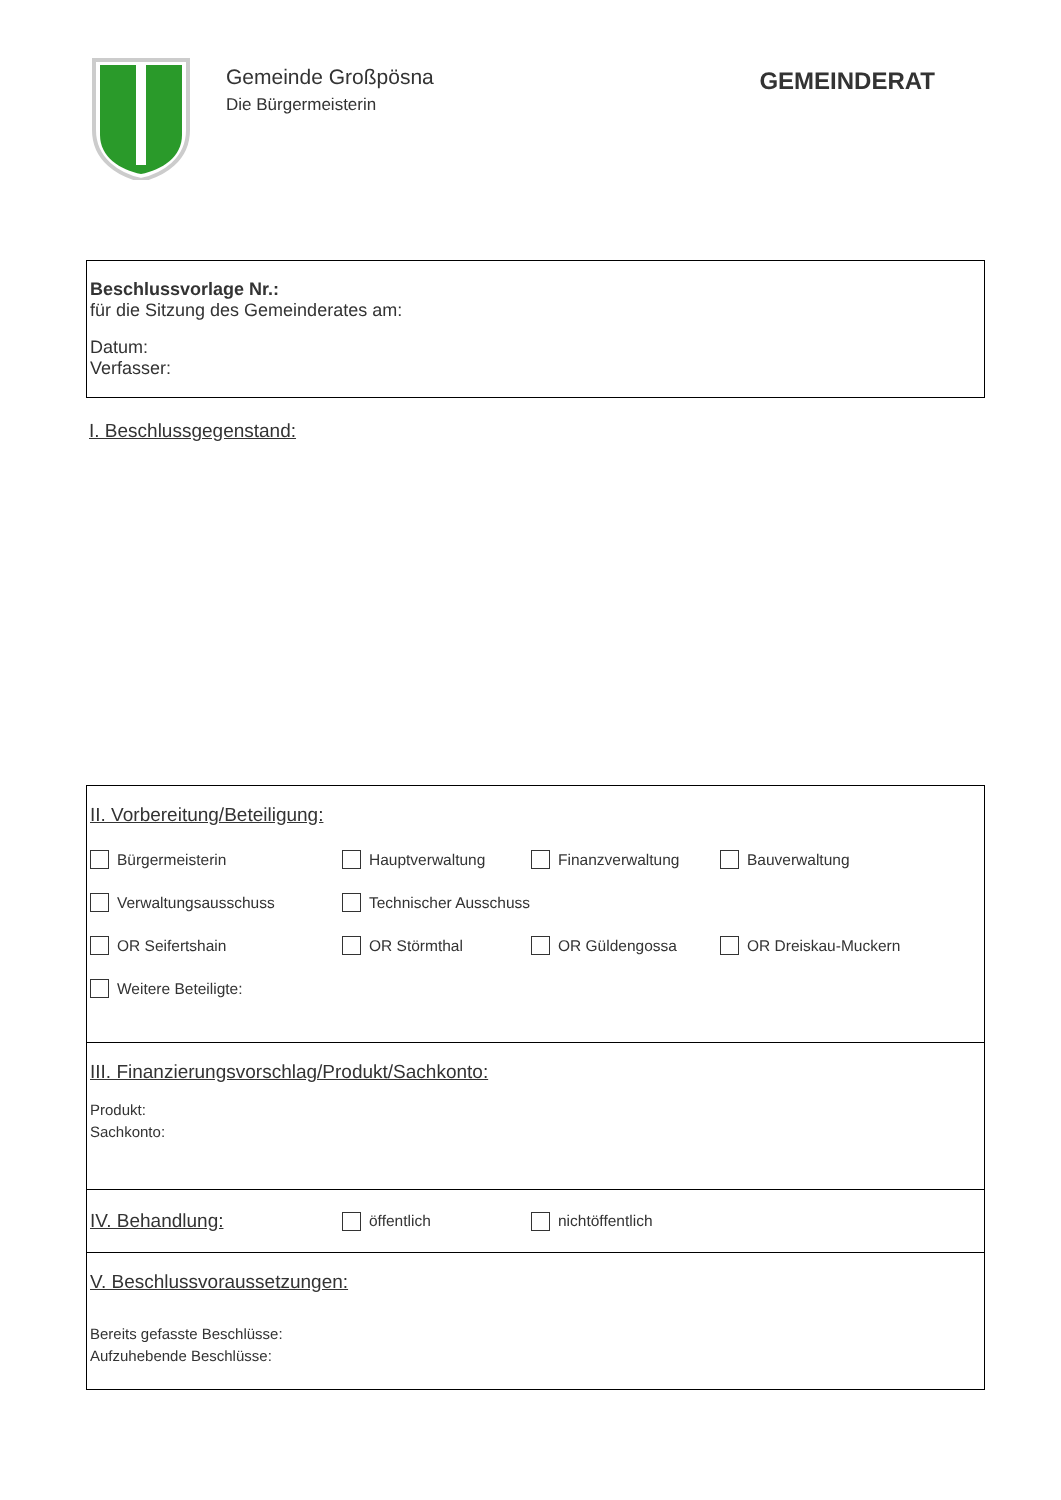Gemeinde Großpösna
Die Bürgermeisterin
GEMEINDERAT
Beschlussvorlage Nr.:
für die Sitzung des Gemeinderates am:
Datum:
Verfasser:
I. Beschlussgegenstand:
II. Vorbereitung/Beteiligung:
Bürgermeisterin Hauptverwaltung Finanzverwaltung Bauverwaltung
Verwaltungsausschuss Technischer Ausschuss
OR Seifertshain OR Störmthal OR Güldengossa OR Dreiskau-Muckern
Weitere Beteiligte:
III. Finanzierungsvorschlag/Produkt/Sachkonto:
Produkt:
Sachkonto:
IV. Behandlung:
öffentlich nichtöffentlich
V. Beschlussvoraussetzungen:
Bereits gefasste Beschlüsse:
Aufzuhebende Beschlüsse: